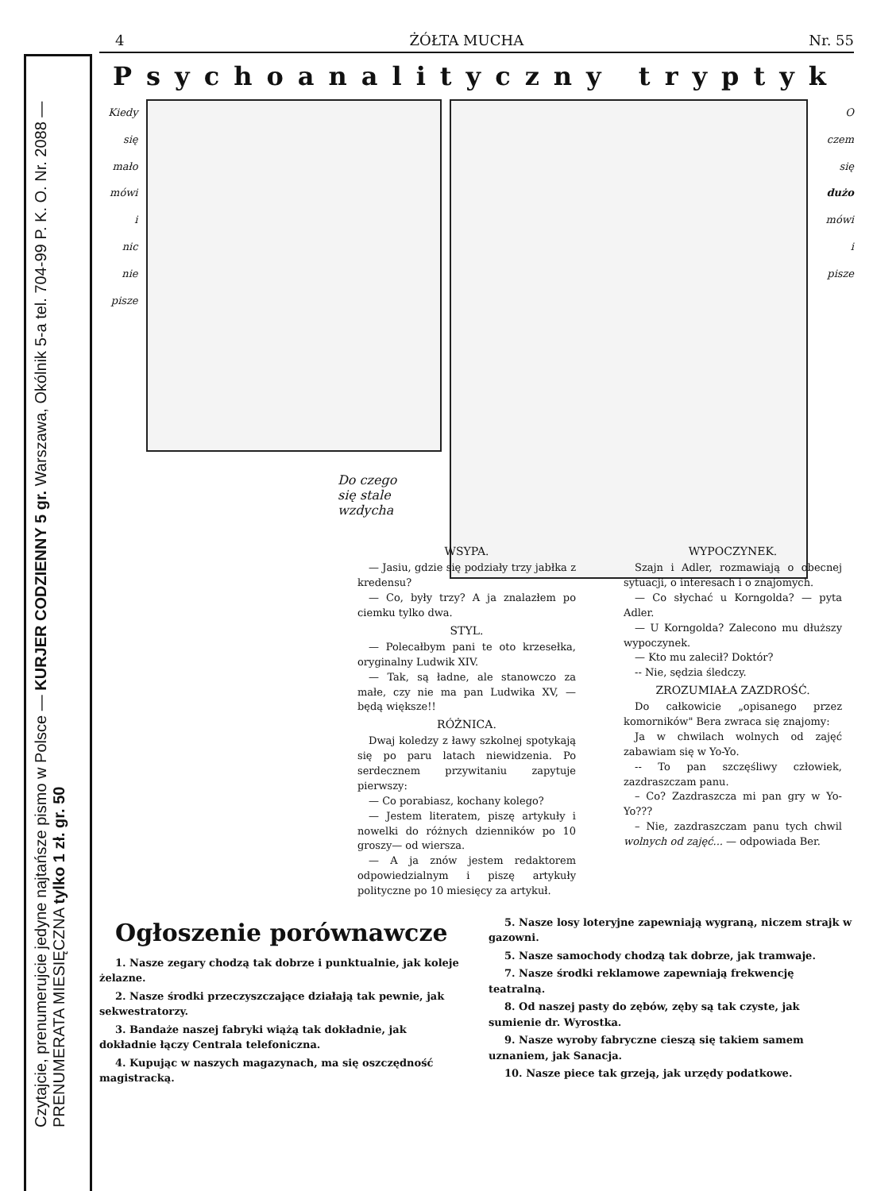Czytajcie, prenumerujcie jedyne najtańsze pismo w Polsce — KURJER CODZIENNY 5 gr. Warszawa, Okólnik 5-a tel. 704-99 P. K. O. Nr. 2088 — PRENUMERATA MIESIĘCZNA tylko 1 zł. gr. 50
4 ŻÓŁTA MUCHA Nr. 55
Psychoanalityczny tryptyk
Kiedy
się
mało
mówi
i
nic
nie
pisze
O
czem
się
dużo
mówi
i
pisze
Do czego się stale wzdycha
WSYPA.
— Jasiu, gdzie się podziały trzy jabłka z kredensu?
— Co, były trzy? A ja znalazłem po ciemku tylko dwa.
STYL.
— Polecałbym pani te oto krzesełka, oryginalny Ludwik XIV.
— Tak, są ładne, ale stanowczo za małe, czy nie ma pan Ludwika XV, — będą większe!!
RÓŻNICA.
Dwaj koledzy z ławy szkolnej spotykają się po paru latach niewidzenia. Po serdecznem przywitaniu zapytuje pierwszy:
— Co porabiasz, kochany kolego?
— Jestem literatem, piszę artykuły i nowelki do różnych dzienników po 10 groszy— od wiersza.
— A ja znów jestem redaktorem odpowiedzialnym i piszę artykuły polityczne po 10 miesięcy za artykuł.
WYPOCZYNEK.
Szajn i Adler, rozmawiają o obecnej sytuacji, o interesach i o znajomych.
— Co słychać u Korngolda? — pyta Adler.
— U Korngolda? Zalecono mu dłuższy wypoczynek.
— Kto mu zalecił? Doktór?
-- Nie, sędzia śledczy.
ZROZUMIAŁA ZAZDROŚĆ.
Do całkowicie „opisanego przez komorników" Bera zwraca się znajomy:
Ja w chwilach wolnych od zajęć zabawiam się w Yo-Yo.
-- To pan szczęśliwy człowiek, zazdraszczam panu.
– Co? Zazdraszcza mi pan gry w Yo-Yo???
– Nie, zazdraszczam panu tych chwil wolnych od zajęć... — odpowiada Ber.
Ogłoszenie porównawcze
1. Nasze zegary chodzą tak dobrze i punktualnie, jak koleje żelazne.
2. Nasze środki przeczyszczające działają tak pewnie, jak sekwestratorzy.
3. Bandaże naszej fabryki wiążą tak dokładnie, jak dokładnie łączy Centrala telefoniczna.
4. Kupując w naszych magazynach, ma się oszczędność magistracką.
5. Nasze losy loteryjne zapewniają wygraną, niczem strajk w gazowni.
5. Nasze samochody chodzą tak dobrze, jak tramwaje.
7. Nasze środki reklamowe zapewniają frekwencję teatralną.
8. Od naszej pasty do zębów, zęby są tak czyste, jak sumienie dr. Wyrostka.
9. Nasze wyroby fabryczne cieszą się takiem samem uznaniem, jak Sanacja.
10. Nasze piece tak grzeją, jak urzędy podatkowe.